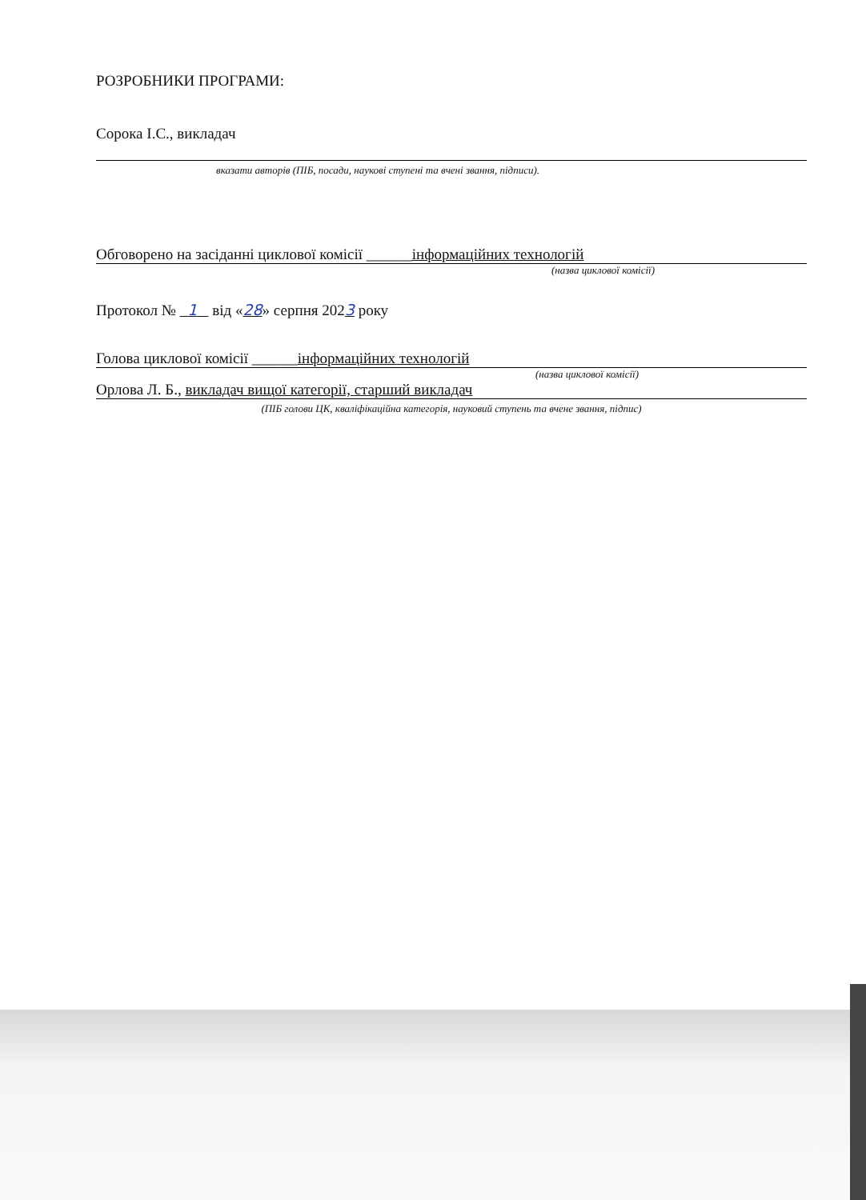РОЗРОБНИКИ ПРОГРАМИ:
Сорока І.С., викладач
вказати авторів (ПІБ, посади, наукові ступені та вчені звання, підписи).
Обговорено на засіданні циклової комісії ______інформаційних технологій
(назва циклової комісії)
Протокол № 1 від «28» серпня 2023 року
Голова циклової комісії ______інформаційних технологій
(назва циклової комісії)
Орлова Л. Б., викладач вищої категорії, старший викладач
(ПІБ голови ЦК, кваліфікаційна категорія, науковий ступень та вчене звання, підпис)